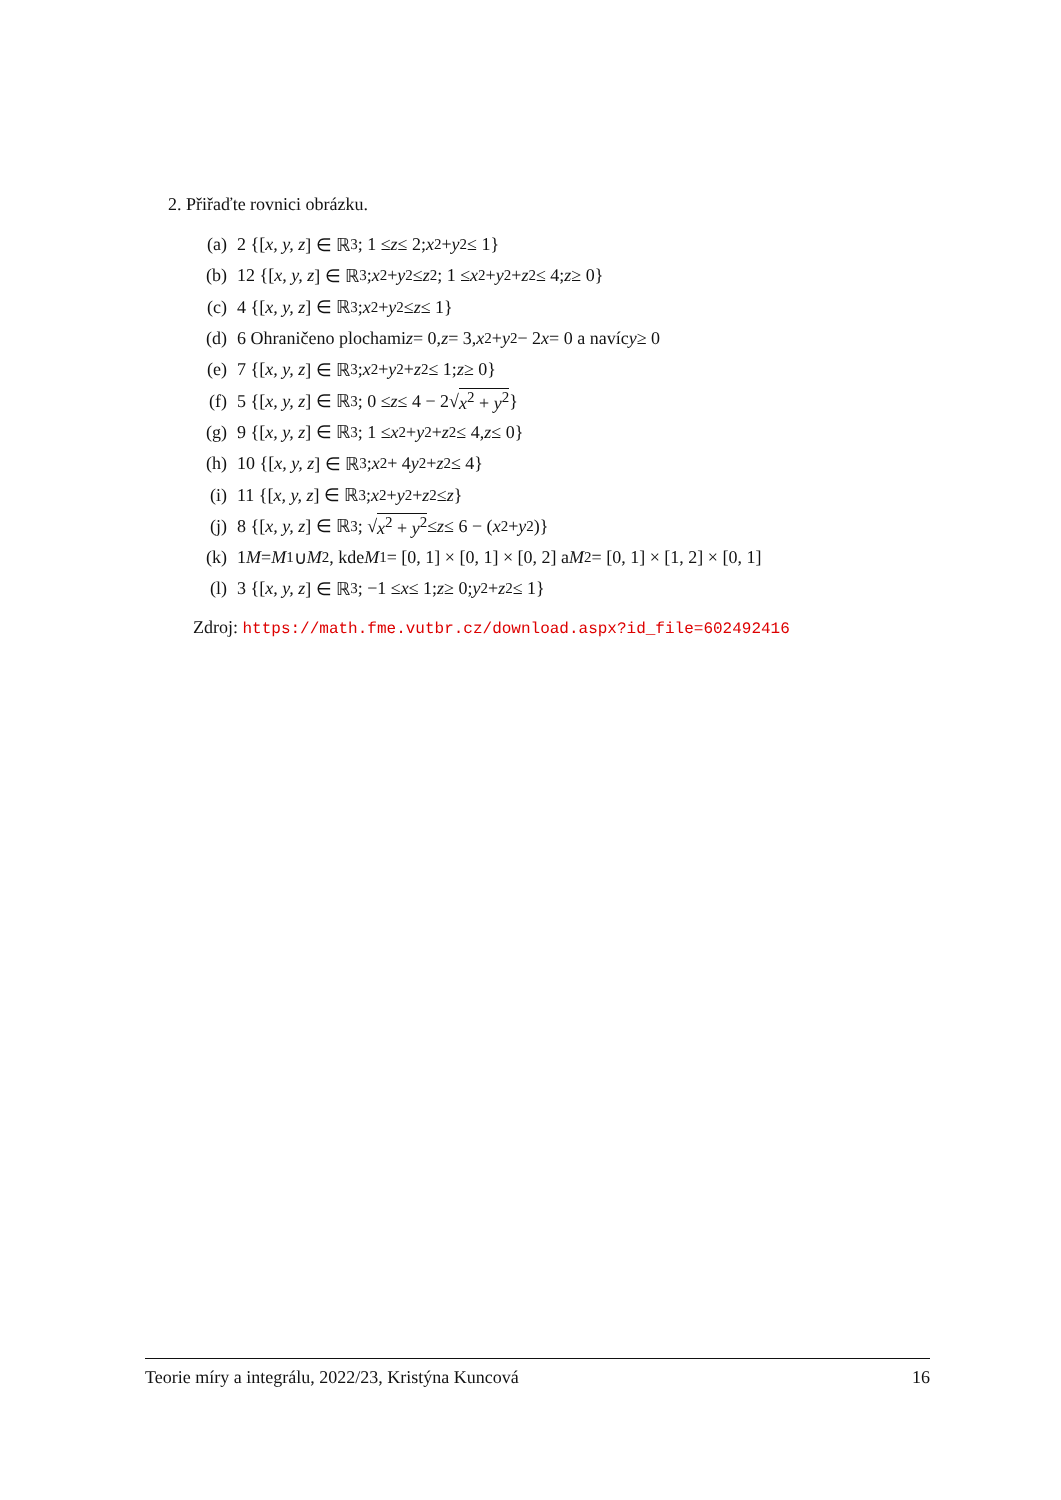2. Přiřaďte rovnici obrázku.
(a) 2 {[x, y, z] ∈ ℝ<sup>3</sup>; 1 ≤ z ≤ 2; x<sup>2</sup> + y<sup>2</sup> ≤ 1}
(b) 12 {[x, y, z] ∈ ℝ<sup>3</sup>; x<sup>2</sup> + y<sup>2</sup> ≤ z<sup>2</sup>; 1 ≤ x<sup>2</sup> + y<sup>2</sup> + z<sup>2</sup> ≤ 4; z ≥ 0}
(c) 4 {[x, y, z] ∈ ℝ<sup>3</sup>; x<sup>2</sup> + y<sup>2</sup> ≤ z ≤ 1}
(d) 6 Ohraničeno plochami z = 0, z = 3, x<sup>2</sup> + y<sup>2</sup> − 2 x = 0 a navíc y ≥ 0
(e) 7 {[x, y, z] ∈ ℝ<sup>3</sup>; x<sup>2</sup> + y<sup>2</sup> + z<sup>2</sup> ≤ 1; z ≥ 0}
(f) 5 {[x, y, z] ∈ ℝ<sup>3</sup>; 0 ≤ z ≤ 4 − 2√ x<sup>2</sup> + y<sup>2</sup> }
(g) 9 {[x, y, z] ∈ ℝ<sup>3</sup>; 1 ≤ x<sup>2</sup> + y<sup>2</sup> + z<sup>2</sup> ≤ 4, z ≤ 0}
(h) 10 {[x, y, z] ∈ ℝ<sup>3</sup>; x<sup>2</sup> + 4 y<sup>2</sup> + z<sup>2</sup> ≤ 4}
(i) 11 {[x, y, z] ∈ ℝ<sup>3</sup>; x<sup>2</sup> + y<sup>2</sup> + z<sup>2</sup> ≤ z }
(j) 8 {[x, y, z] ∈ ℝ<sup>3</sup>; √ x<sup>2</sup> + y<sup>2</sup> ≤ z ≤ 6 − (x<sup>2</sup> + y<sup>2</sup>)}
(k) 1 M = M<sub>1</sub> ∪ M<sub>2</sub>, kde M<sub>1</sub> = [0, 1] × [0, 1] × [0, 2] a M<sub>2</sub> = [0, 1] × [1, 2] × [0, 1]
(l) 3 {[x, y, z] ∈ ℝ<sup>3</sup>; −1 ≤ x ≤ 1; z ≥ 0; y<sup>2</sup> + z<sup>2</sup> ≤ 1}
Zdroj: https://math.fme.vutbr.cz/download.aspx?id_file=602492416
Teorie míry a integrálu, 2022/23, Kristýna Kuncová 16